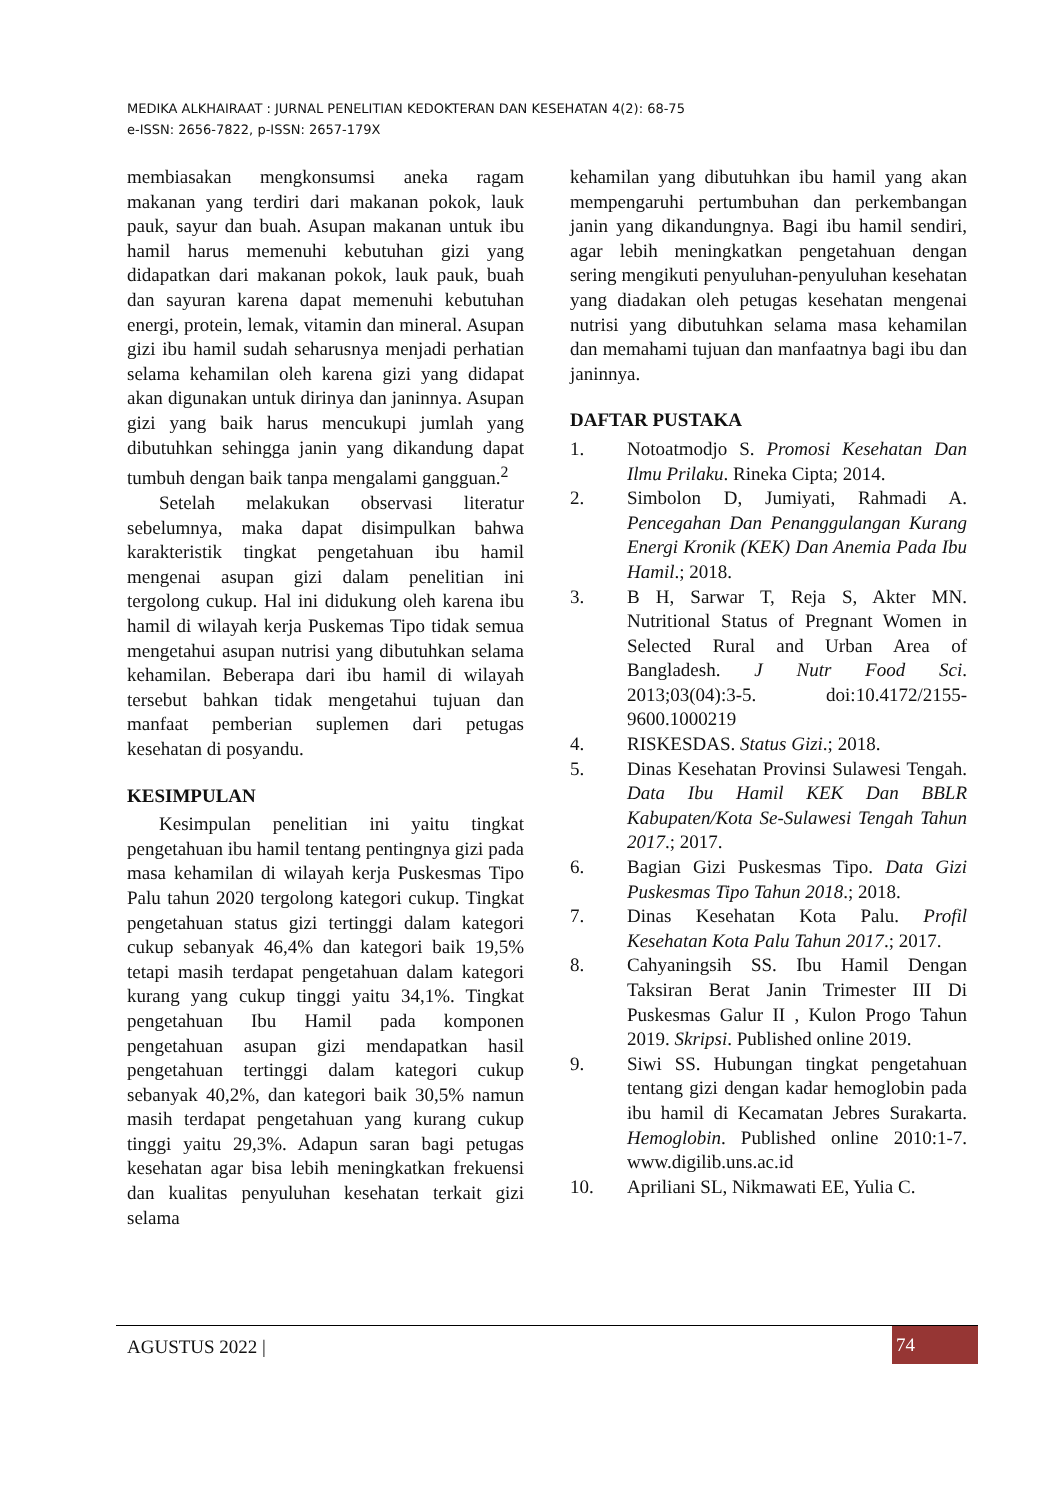MEDIKA ALKHAIRAAT : JURNAL PENELITIAN KEDOKTERAN DAN KESEHATAN 4(2): 68-75
e-ISSN: 2656-7822, p-ISSN: 2657-179X
membiasakan mengkonsumsi aneka ragam makanan yang terdiri dari makanan pokok, lauk pauk, sayur dan buah. Asupan makanan untuk ibu hamil harus memenuhi kebutuhan gizi yang didapatkan dari makanan pokok, lauk pauk, buah dan sayuran karena dapat memenuhi kebutuhan energi, protein, lemak, vitamin dan mineral. Asupan gizi ibu hamil sudah seharusnya menjadi perhatian selama kehamilan oleh karena gizi yang didapat akan digunakan untuk dirinya dan janinnya. Asupan gizi yang baik harus mencukupi jumlah yang dibutuhkan sehingga janin yang dikandung dapat tumbuh dengan baik tanpa mengalami gangguan.<sup>2</sup>
Setelah melakukan observasi literatur sebelumnya, maka dapat disimpulkan bahwa karakteristik tingkat pengetahuan ibu hamil mengenai asupan gizi dalam penelitian ini tergolong cukup. Hal ini didukung oleh karena ibu hamil di wilayah kerja Puskemas Tipo tidak semua mengetahui asupan nutrisi yang dibutuhkan selama kehamilan. Beberapa dari ibu hamil di wilayah tersebut bahkan tidak mengetahui tujuan dan manfaat pemberian suplemen dari petugas kesehatan di posyandu.
KESIMPULAN
Kesimpulan penelitian ini yaitu tingkat pengetahuan ibu hamil tentang pentingnya gizi pada masa kehamilan di wilayah kerja Puskesmas Tipo Palu tahun 2020 tergolong kategori cukup. Tingkat pengetahuan status gizi tertinggi dalam kategori cukup sebanyak 46,4% dan kategori baik 19,5% tetapi masih terdapat pengetahuan dalam kategori kurang yang cukup tinggi yaitu 34,1%. Tingkat pengetahuan Ibu Hamil pada komponen pengetahuan asupan gizi mendapatkan hasil pengetahuan tertinggi dalam kategori cukup sebanyak 40,2%, dan kategori baik 30,5% namun masih terdapat pengetahuan yang kurang cukup tinggi yaitu 29,3%. Adapun saran bagi petugas kesehatan agar bisa lebih meningkatkan frekuensi dan kualitas penyuluhan kesehatan terkait gizi selama
kehamilan yang dibutuhkan ibu hamil yang akan mempengaruhi pertumbuhan dan perkembangan janin yang dikandungnya. Bagi ibu hamil sendiri, agar lebih meningkatkan pengetahuan dengan sering mengikuti penyuluhan-penyuluhan kesehatan yang diadakan oleh petugas kesehatan mengenai nutrisi yang dibutuhkan selama masa kehamilan dan memahami tujuan dan manfaatnya bagi ibu dan janinnya.
DAFTAR PUSTAKA
1. Notoatmodjo S. Promosi Kesehatan Dan Ilmu Prilaku. Rineka Cipta; 2014.
2. Simbolon D, Jumiyati, Rahmadi A. Pencegahan Dan Penanggulangan Kurang Energi Kronik (KEK) Dan Anemia Pada Ibu Hamil.; 2018.
3. B H, Sarwar T, Reja S, Akter MN. Nutritional Status of Pregnant Women in Selected Rural and Urban Area of Bangladesh. J Nutr Food Sci. 2013;03(04):3-5. doi:10.4172/2155-9600.1000219
4. RISKESDAS. Status Gizi.; 2018.
5. Dinas Kesehatan Provinsi Sulawesi Tengah. Data Ibu Hamil KEK Dan BBLR Kabupaten/Kota Se-Sulawesi Tengah Tahun 2017.; 2017.
6. Bagian Gizi Puskesmas Tipo. Data Gizi Puskesmas Tipo Tahun 2018.; 2018.
7. Dinas Kesehatan Kota Palu. Profil Kesehatan Kota Palu Tahun 2017.; 2017.
8. Cahyaningsih SS. Ibu Hamil Dengan Taksiran Berat Janin Trimester III Di Puskesmas Galur II , Kulon Progo Tahun 2019. Skripsi. Published online 2019.
9. Siwi SS. Hubungan tingkat pengetahuan tentang gizi dengan kadar hemoglobin pada ibu hamil di Kecamatan Jebres Surakarta. Hemoglobin. Published online 2010:1-7. www.digilib.uns.ac.id
10. Apriliani SL, Nikmawati EE, Yulia C.
AGUSTUS 2022 | 74